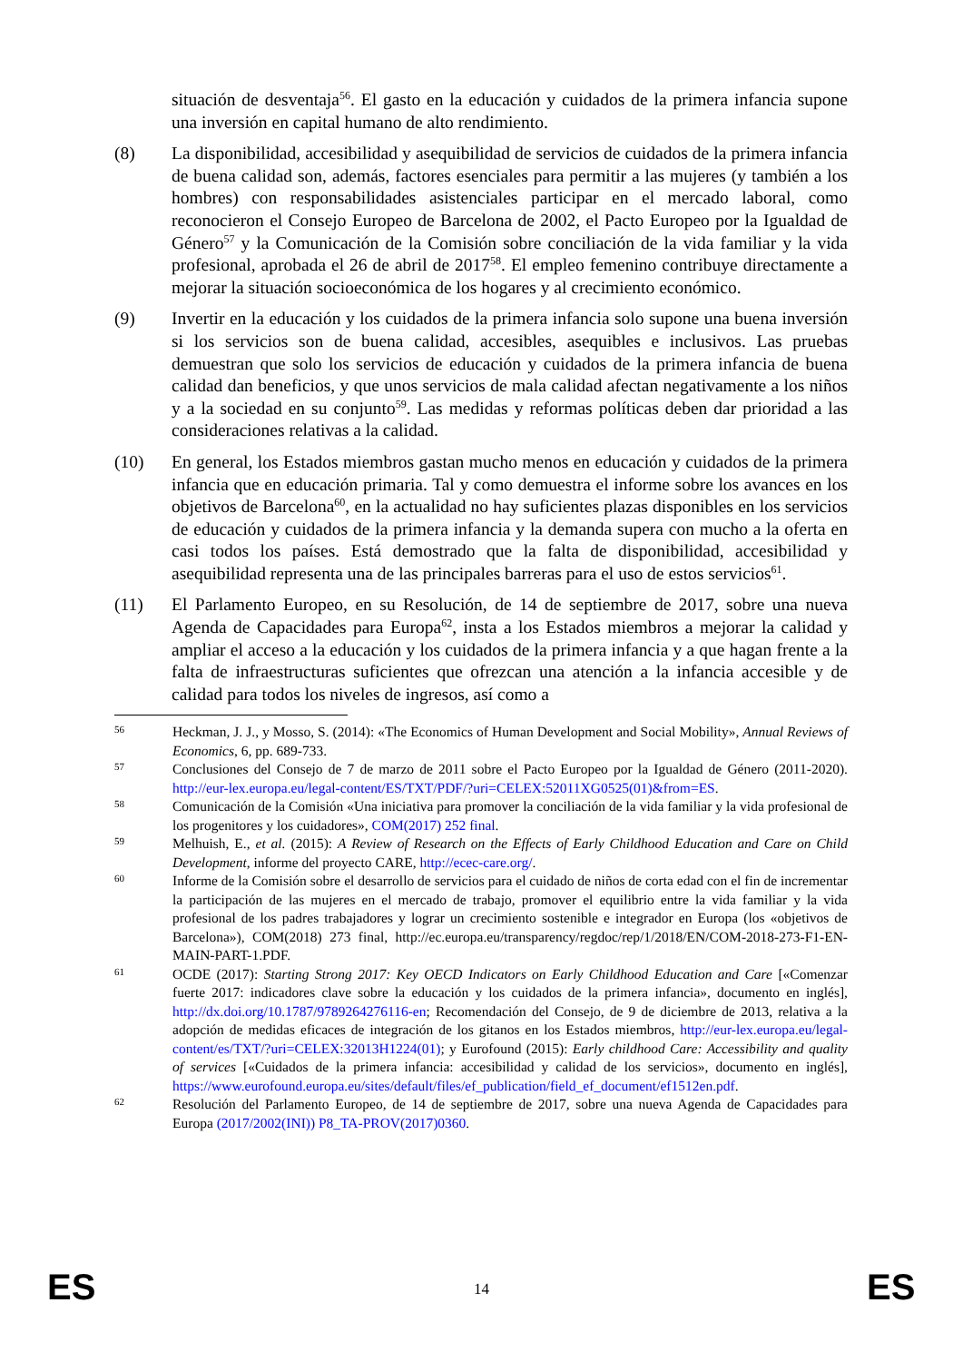situación de desventaja<sup>56</sup>. El gasto en la educación y cuidados de la primera infancia supone una inversión en capital humano de alto rendimiento.
(8) La disponibilidad, accesibilidad y asequibilidad de servicios de cuidados de la primera infancia de buena calidad son, además, factores esenciales para permitir a las mujeres (y también a los hombres) con responsabilidades asistenciales participar en el mercado laboral, como reconocieron el Consejo Europeo de Barcelona de 2002, el Pacto Europeo por la Igualdad de Género<sup>57</sup> y la Comunicación de la Comisión sobre conciliación de la vida familiar y la vida profesional, aprobada el 26 de abril de 2017<sup>58</sup>. El empleo femenino contribuye directamente a mejorar la situación socioeconómica de los hogares y al crecimiento económico.
(9) Invertir en la educación y los cuidados de la primera infancia solo supone una buena inversión si los servicios son de buena calidad, accesibles, asequibles e inclusivos. Las pruebas demuestran que solo los servicios de educación y cuidados de la primera infancia de buena calidad dan beneficios, y que unos servicios de mala calidad afectan negativamente a los niños y a la sociedad en su conjunto<sup>59</sup>. Las medidas y reformas políticas deben dar prioridad a las consideraciones relativas a la calidad.
(10) En general, los Estados miembros gastan mucho menos en educación y cuidados de la primera infancia que en educación primaria. Tal y como demuestra el informe sobre los avances en los objetivos de Barcelona<sup>60</sup>, en la actualidad no hay suficientes plazas disponibles en los servicios de educación y cuidados de la primera infancia y la demanda supera con mucho a la oferta en casi todos los países. Está demostrado que la falta de disponibilidad, accesibilidad y asequibilidad representa una de las principales barreras para el uso de estos servicios<sup>61</sup>.
(11) El Parlamento Europeo, en su Resolución, de 14 de septiembre de 2017, sobre una nueva Agenda de Capacidades para Europa<sup>62</sup>, insta a los Estados miembros a mejorar la calidad y ampliar el acceso a la educación y los cuidados de la primera infancia y a que hagan frente a la falta de infraestructuras suficientes que ofrezcan una atención a la infancia accesible y de calidad para todos los niveles de ingresos, así como a
56
Heckman, J. J., y Mosso, S. (2014): «The Economics of Human Development and Social Mobility», Annual Reviews of Economics, 6, pp. 689-733.
57
Conclusiones del Consejo de 7 de marzo de 2011 sobre el Pacto Europeo por la Igualdad de Género (2011-2020). http://eur-lex.europa.eu/legal-content/ES/TXT/PDF/?uri=CELEX:52011XG0525(01)&from=ES.
58
Comunicación de la Comisión «Una iniciativa para promover la conciliación de la vida familiar y la vida profesional de los progenitores y los cuidadores», COM(2017) 252 final.
59
Melhuish, E., et al. (2015): A Review of Research on the Effects of Early Childhood Education and Care on Child Development, informe del proyecto CARE, http://ecec-care.org/.
60
Informe de la Comisión sobre el desarrollo de servicios para el cuidado de niños de corta edad con el fin de incrementar la participación de las mujeres en el mercado de trabajo, promover el equilibrio entre la vida familiar y la vida profesional de los padres trabajadores y lograr un crecimiento sostenible e integrador en Europa (los «objetivos de Barcelona»), COM(2018) 273 final, http://ec.europa.eu/transparency/regdoc/rep/1/2018/EN/COM-2018-273-F1-EN-MAIN-PART-1.PDF.
61
OCDE (2017): Starting Strong 2017: Key OECD Indicators on Early Childhood Education and Care [«Comenzar fuerte 2017: indicadores clave sobre la educación y los cuidados de la primera infancia», documento en inglés], http://dx.doi.org/10.1787/9789264276116-en; Recomendación del Consejo, de 9 de diciembre de 2013, relativa a la adopción de medidas eficaces de integración de los gitanos en los Estados miembros, http://eur-lex.europa.eu/legal-content/es/TXT/?uri=CELEX:32013H1224(01); y Eurofound (2015): Early childhood Care: Accessibility and quality of services [«Cuidados de la primera infancia: accesibilidad y calidad de los servicios», documento en inglés], https://www.eurofound.europa.eu/sites/default/files/ef_publication/field_ef_document/ef1512en.pdf.
62
Resolución del Parlamento Europeo, de 14 de septiembre de 2017, sobre una nueva Agenda de Capacidades para Europa (2017/2002(INI)) P8_TA-PROV(2017)0360.
ES
14 ES